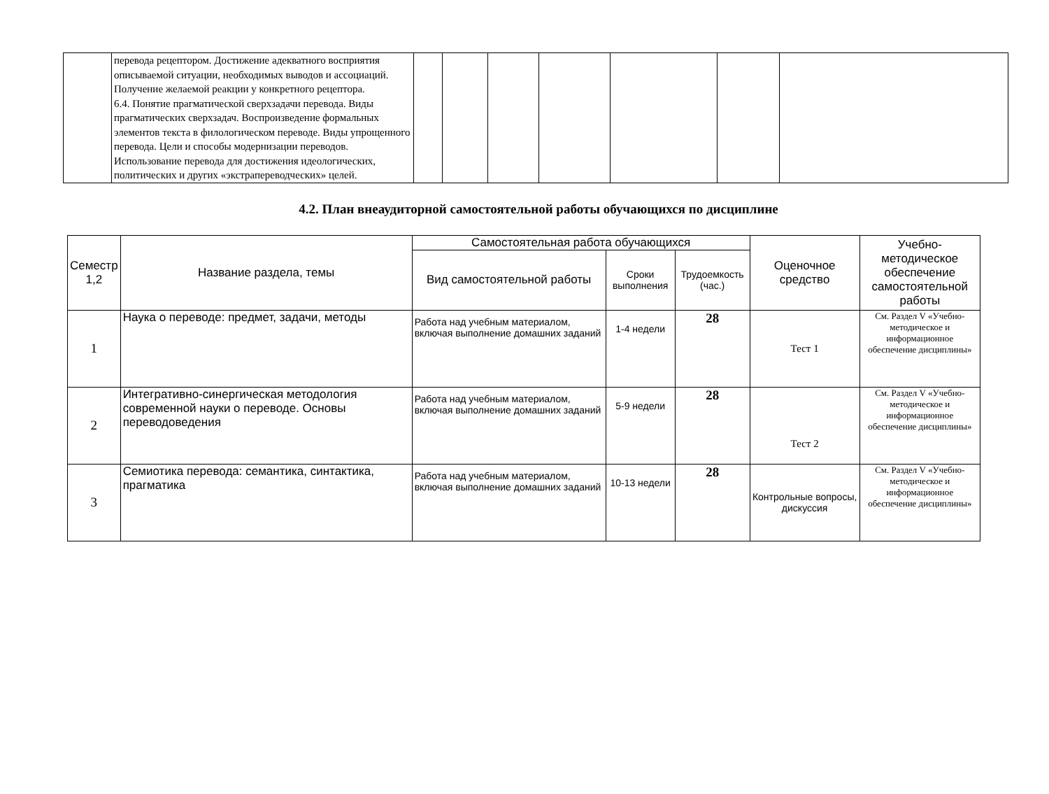| | перевода рецептором. Достижение адекватного восприятия описываемой ситуации, необходимых выводов и ассоциаций. Получение желаемой реакции у конкретного рецептора. 6.4. Понятие прагматической сверхзадачи перевода. Виды прагматических сверхзадач. Воспроизведение формальных элементов текста в филологическом переводе. Виды упрощенного перевода. Цели и способы модернизации переводов. Использование перевода для достижения идеологических, политических и других «экстрапереводческих» целей. | | | | | | | |
4.2. План внеаудиторной самостоятельной работы обучающихся по дисциплине
| Семестр 1,2 | Название раздела, темы | Самостоятельная работа обучающихся | | | Оценочное средство | Учебно-методическое обеспечение самостоятельной работы |
| --- | --- | --- | --- | --- | --- | --- |
| | | Вид самостоятельной работы | Сроки выполнения | Трудоемкость (час.) | | |
| 1 | Наука о переводе: предмет, задачи, методы | Работа над учебным материалом, включая выполнение домашних заданий | 1-4 недели | 28 | Тест 1 | См. Раздел V «Учебно-методическое и информационное обеспечение дисциплины» |
| 2 | Интегративно-синергическая методология современной науки о переводе. Основы переводоведения | Работа над учебным материалом, включая выполнение домашних заданий | 5-9 недели | 28 | Тест 2 | См. Раздел V «Учебно-методическое и информационное обеспечение дисциплины» |
| 3 | Семиотика перевода: семантика, синтактика, прагматика | Работа над учебным материалом, включая выполнение домашних заданий | 10-13 недели | 28 | Контрольные вопросы, дискуссия | См. Раздел V «Учебно-методическое и информационное обеспечение дисциплины» |